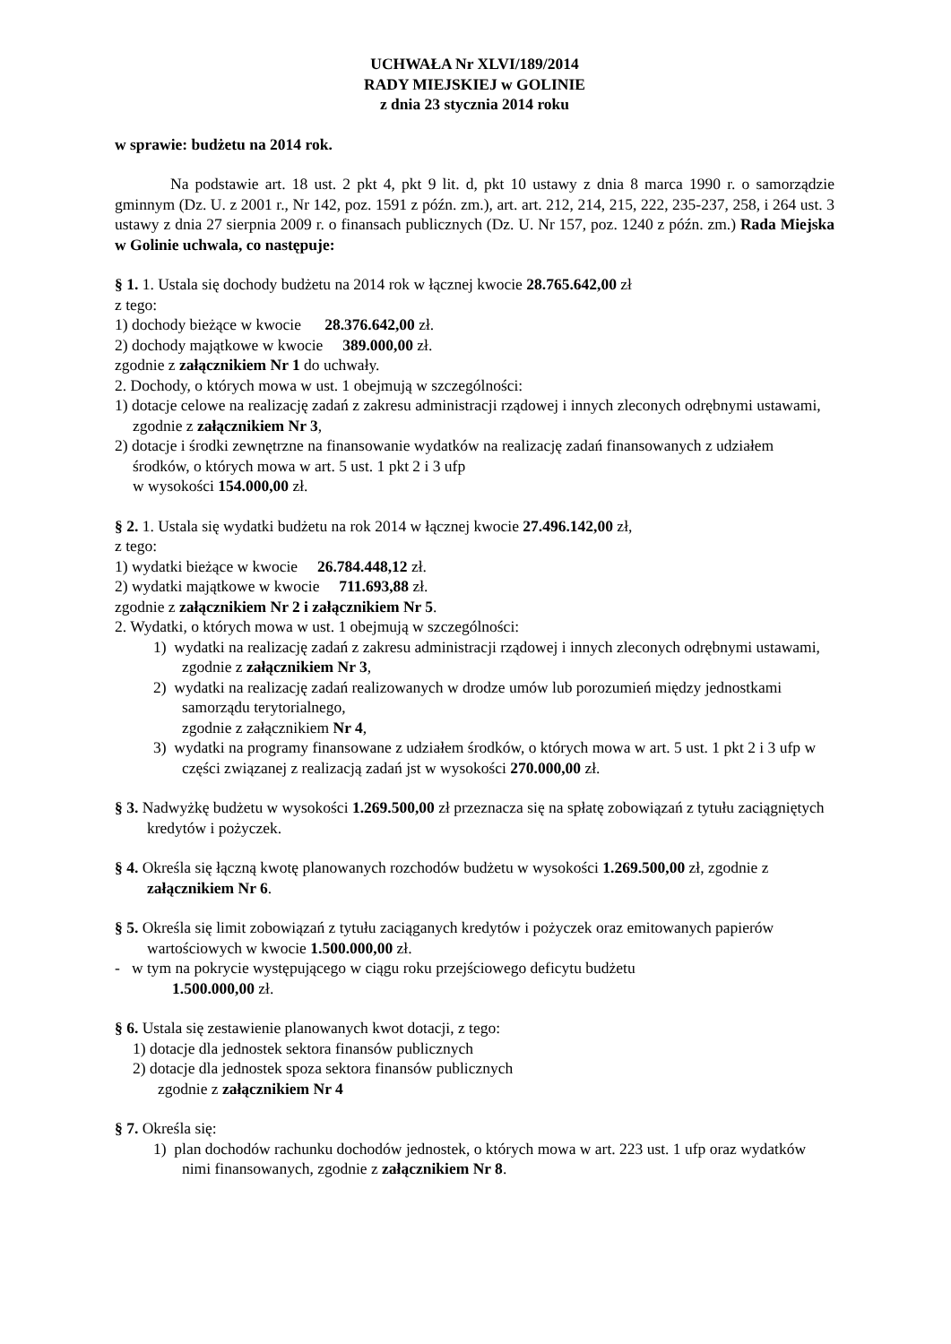UCHWAŁA Nr XLVI/189/2014
RADY MIEJSKIEJ w GOLINIE
z dnia 23 stycznia 2014 roku
w sprawie: budżetu na 2014 rok.
Na podstawie art. 18 ust. 2 pkt 4, pkt 9 lit. d, pkt 10 ustawy z dnia 8 marca 1990 r. o samorządzie gminnym (Dz. U. z 2001 r., Nr 142, poz. 1591 z późn. zm.), art. art. 212, 214, 215, 222, 235-237, 258, i 264 ust. 3 ustawy z dnia 27 sierpnia 2009 r. o finansach publicznych (Dz. U. Nr 157, poz. 1240 z późn. zm.) Rada Miejska w Golinie uchwala, co następuje:
§ 1. 1. Ustala się dochody budżetu na 2014 rok w łącznej kwocie 28.765.642,00 zł
z tego:
1) dochody bieżące w kwocie 28.376.642,00 zł.
2) dochody majątkowe w kwocie 389.000,00 zł.
zgodnie z załącznikiem Nr 1 do uchwały.
2. Dochody, o których mowa w ust. 1 obejmują w szczególności:
1) dotacje celowe na realizację zadań z zakresu administracji rządowej i innych zleconych odrębnymi ustawami, zgodnie z załącznikiem Nr 3,
2) dotacje i środki zewnętrzne na finansowanie wydatków na realizację zadań finansowanych z udziałem środków, o których mowa w art. 5 ust. 1 pkt 2 i 3 ufp
w wysokości 154.000,00 zł.
§ 2. 1. Ustala się wydatki budżetu na rok 2014 w łącznej kwocie 27.496.142,00 zł,
z tego:
1) wydatki bieżące w kwocie 26.784.448,12 zł.
2) wydatki majątkowe w kwocie 711.693,88 zł.
zgodnie z załącznikiem Nr 2 i załącznikiem Nr 5.
2. Wydatki, o których mowa w ust. 1 obejmują w szczególności:
1) wydatki na realizację zadań z zakresu administracji rządowej i innych zleconych odrębnymi ustawami, zgodnie z załącznikiem Nr 3,
2) wydatki na realizację zadań realizowanych w drodze umów lub porozumień między jednostkami samorządu terytorialnego,
zgodnie z załącznikiem Nr 4,
3) wydatki na programy finansowane z udziałem środków, o których mowa w art. 5 ust. 1 pkt 2 i 3 ufp w części związanej z realizacją zadań jst w wysokości 270.000,00 zł.
§ 3. Nadwyżkę budżetu w wysokości 1.269.500,00 zł przeznacza się na spłatę zobowiązań z tytułu zaciągniętych kredytów i pożyczek.
§ 4. Określa się łączną kwotę planowanych rozchodów budżetu w wysokości 1.269.500,00 zł, zgodnie z załącznikiem Nr 6.
§ 5. Określa się limit zobowiązań z tytułu zaciąganych kredytów i pożyczek oraz emitowanych papierów wartościowych w kwocie 1.500.000,00 zł.
- w tym na pokrycie występującego w ciągu roku przejściowego deficytu budżetu
1.500.000,00 zł.
§ 6. Ustala się zestawienie planowanych kwot dotacji, z tego:
1) dotacje dla jednostek sektora finansów publicznych
2) dotacje dla jednostek spoza sektora finansów publicznych
zgodnie z załącznikiem Nr 4
§ 7. Określa się:
1) plan dochodów rachunku dochodów jednostek, o których mowa w art. 223 ust. 1 ufp oraz wydatków nimi finansowanych, zgodnie z załącznikiem Nr 8.